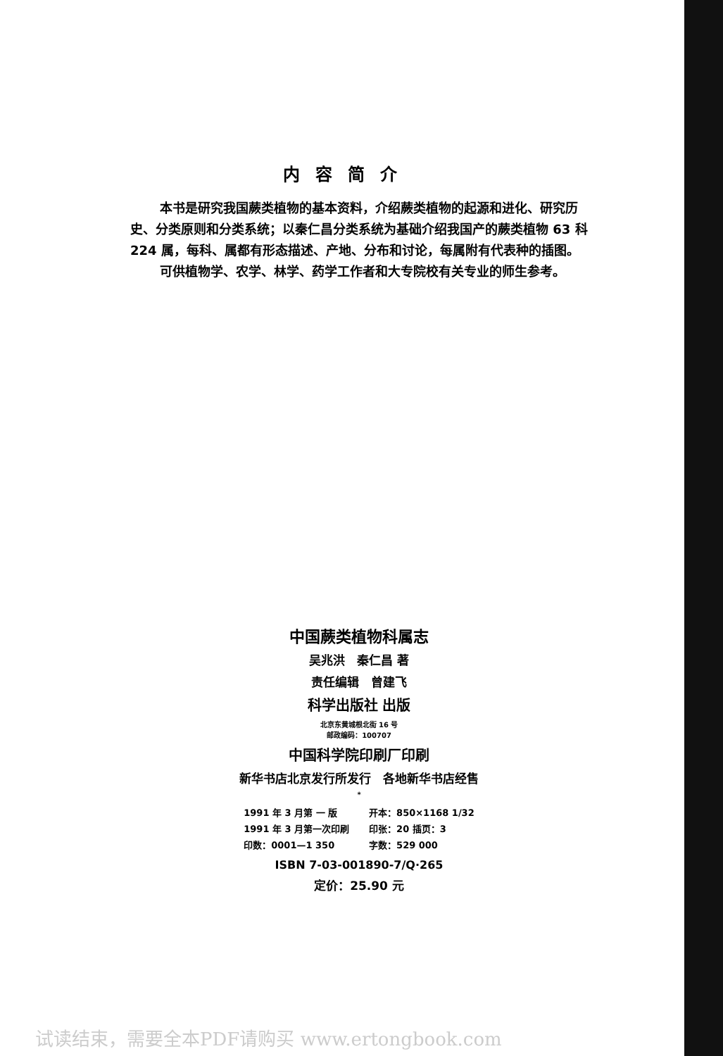内容简介
本书是研究我国蕨类植物的基本资料，介绍蕨类植物的起源和进化、研究历史、分类原则和分类系统；以秦仁昌分类系统为基础介绍我国产的蕨类植物 63 科 224 属，每科、属都有形态描述、产地、分布和讨论，每属附有代表种的插图。
可供植物学、农学、林学、药学工作者和大专院校有关专业的师生参考。
中国蕨类植物科属志
吴兆洪　秦仁昌 著
责任编辑　曾建飞
科学出版社 出版
北京东黄城根北街 16 号
邮政编码：100707
中国科学院印刷厂印刷
新华书店北京发行所发行　各地新华书店经售
*
| 1991 年 3 月第 一 版 | 开本：850×1168 1/32 |
| 1991 年 3 月第一次印刷 | 印张：20 插页：3 |
| 印数：0001—1 350 | 字数：529 000 |
ISBN 7-03-001890-7/Q·265
定价：25.90 元
试读结束，需要全本PDF请购买 www.ertongbook.com